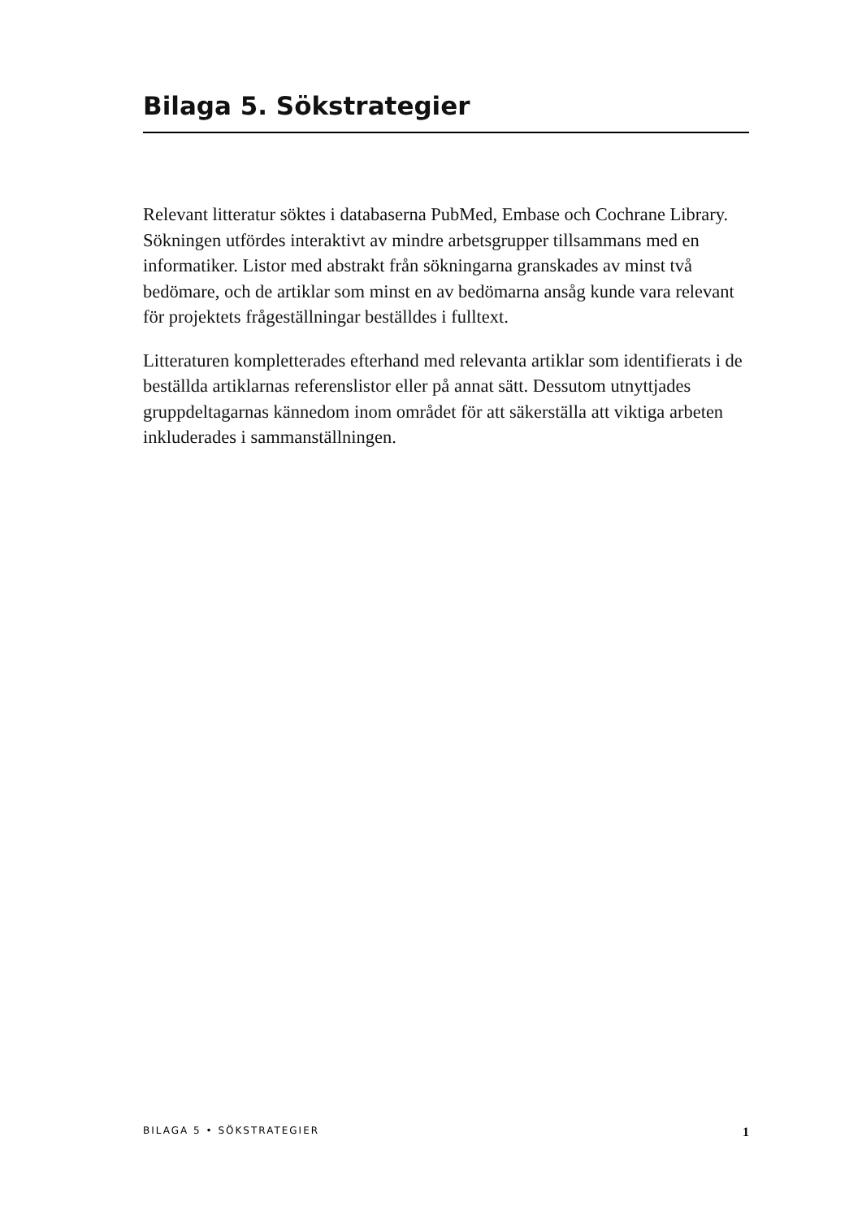Bilaga 5. Sökstrategier
Relevant litteratur söktes i databaserna PubMed, Embase och Cochrane Library. Sökningen utfördes interaktivt av mindre arbetsgrupper tillsammans med en informatiker. Listor med abstrakt från sökningarna granskades av minst två bedömare, och de artiklar som minst en av bedömarna ansåg kunde vara relevant för projektets frågeställningar beställdes i fulltext.
Litteraturen kompletterades efterhand med relevanta artiklar som identifierats i de beställda artiklarnas referenslistor eller på annat sätt. Dessutom utnyttjades gruppdeltagarnas kännedom inom området för att säkerställa att viktiga arbeten inkluderades i sammanställningen.
BILAGA 5 • SÖKSTRATEGIER 1